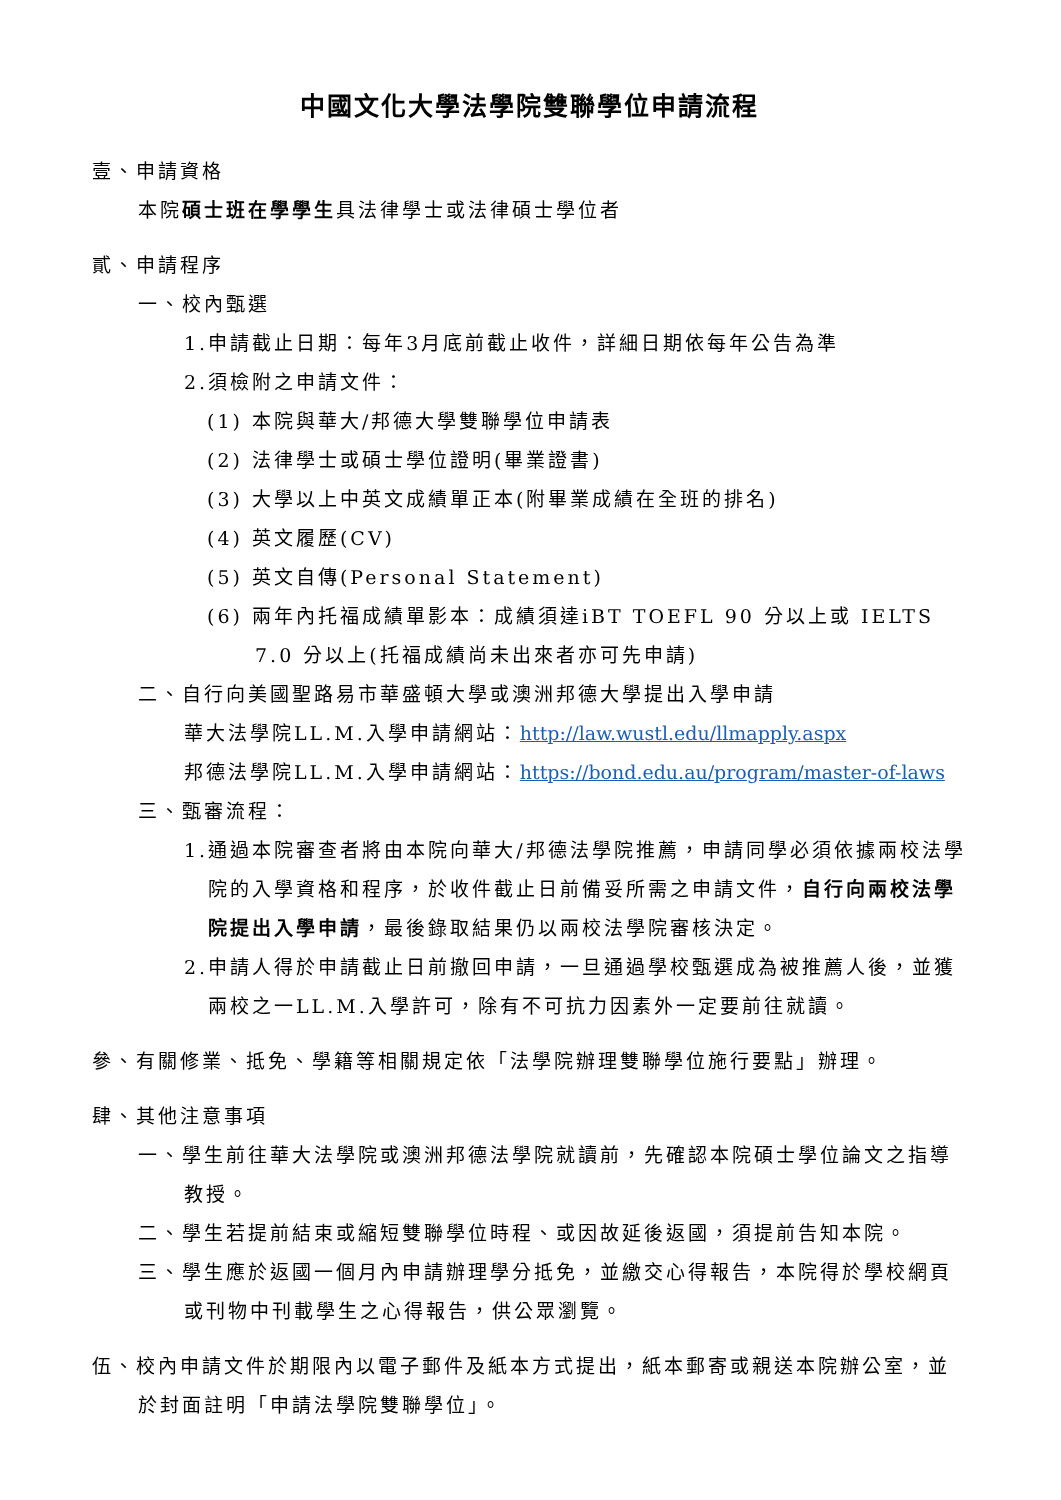中國文化大學法學院雙聯學位申請流程
壹、申請資格
本院碩士班在學學生具法律學士或法律碩士學位者
貳、申請程序
一、校內甄選
1.申請截止日期：每年3月底前截止收件，詳細日期依每年公告為準
2.須檢附之申請文件：
(1) 本院與華大/邦德大學雙聯學位申請表
(2) 法律學士或碩士學位證明(畢業證書)
(3) 大學以上中英文成績單正本(附畢業成績在全班的排名)
(4) 英文履歷(CV)
(5) 英文自傳(Personal Statement)
(6) 兩年內托福成績單影本：成績須達iBT TOEFL 90 分以上或 IELTS 7.0 分以上(托福成績尚未出來者亦可先申請)
二、自行向美國聖路易市華盛頓大學或澳洲邦德大學提出入學申請
華大法學院LL.M.入學申請網站：http://law.wustl.edu/llmapply.aspx
邦德法學院LL.M.入學申請網站：https://bond.edu.au/program/master-of-laws
三、甄審流程：
1.通過本院審查者將由本院向華大/邦德法學院推薦，申請同學必須依據兩校法學院的入學資格和程序，於收件截止日前備妥所需之申請文件，自行向兩校法學院提出入學申請，最後錄取結果仍以兩校法學院審核決定。
2.申請人得於申請截止日前撤回申請，一旦通過學校甄選成為被推薦人後，並獲兩校之一LL.M.入學許可，除有不可抗力因素外一定要前往就讀。
參、有關修業、抵免、學籍等相關規定依「法學院辦理雙聯學位施行要點」辦理。
肆、其他注意事項
一、學生前往華大法學院或澳洲邦德法學院就讀前，先確認本院碩士學位論文之指導教授。
二、學生若提前結束或縮短雙聯學位時程、或因故延後返國，須提前告知本院。
三、學生應於返國一個月內申請辦理學分抵免，並繳交心得報告，本院得於學校網頁或刊物中刊載學生之心得報告，供公眾瀏覽。
伍、校內申請文件於期限內以電子郵件及紙本方式提出，紙本郵寄或親送本院辦公室，並於封面註明「申請法學院雙聯學位」。